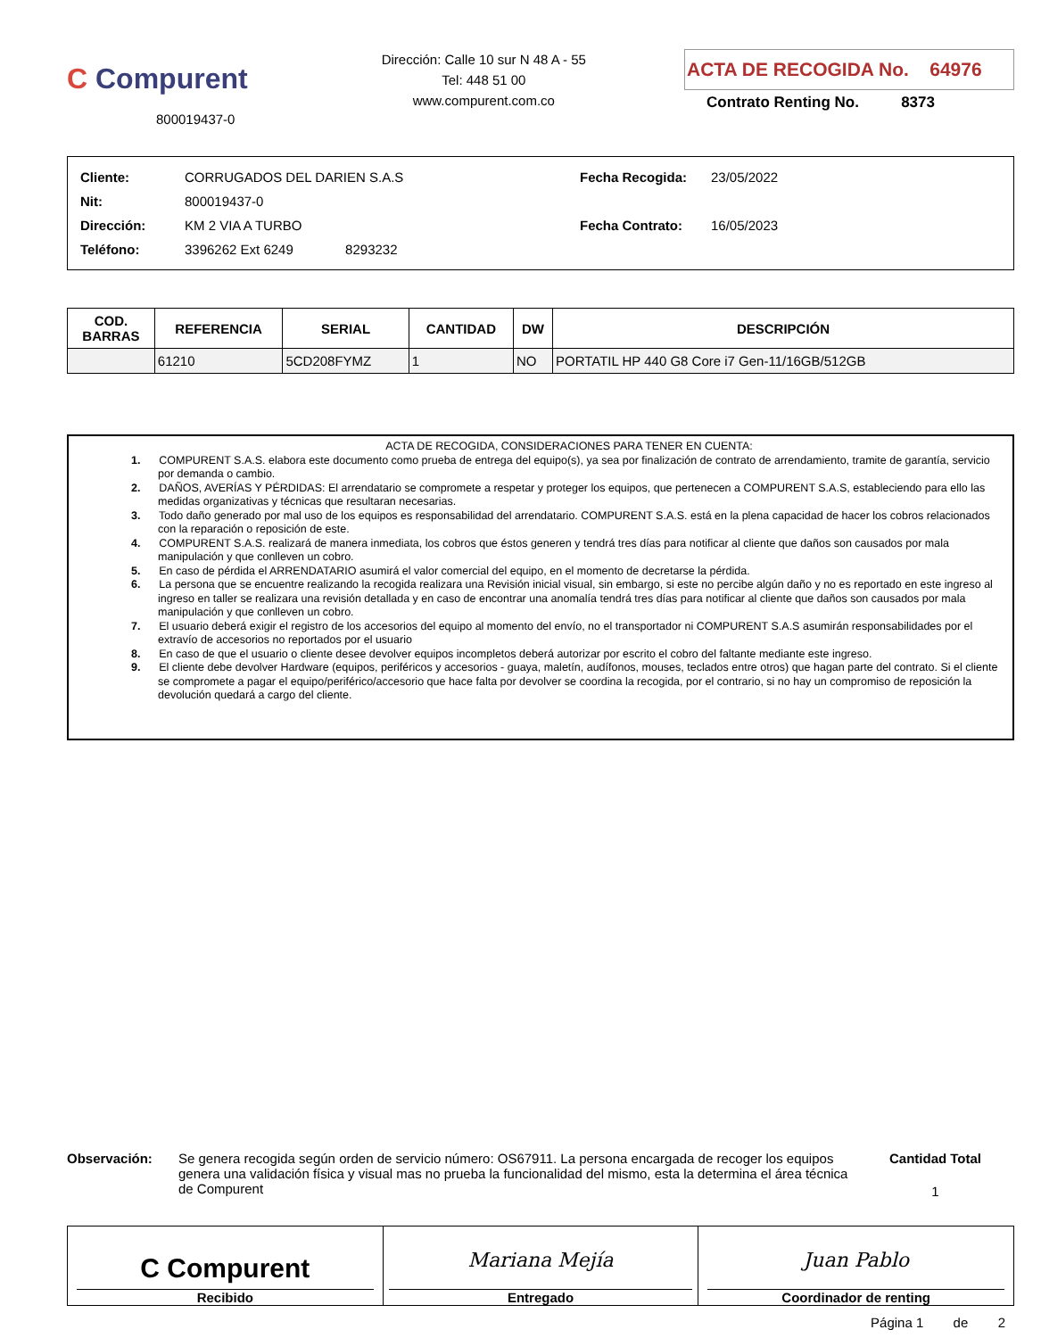C Compurent
800019437-0
Dirección: Calle 10 sur N 48 A - 55
Tel: 448 51 00
www.compurent.com.co
ACTA DE RECOGIDA No. 64976
Contrato Renting No. 8373
| Cliente: | CORRUGADOS DEL DARIEN S.A.S |
| Nit: | 800019437-0 |
| Dirección: | KM 2 VIA A TURBO |
| Teléfono: | 3396262 Ext 6249 8293232 |
| Fecha Recogida: | 23/05/2022 |
| Fecha Contrato: | 16/05/2023 |
| COD. BARRAS | REFERENCIA | SERIAL | CANTIDAD | DW | DESCRIPCIÓN |
| --- | --- | --- | --- | --- | --- |
| | 61210 | 5CD208FYMZ | 1 | NO | PORTATIL HP 440 G8 Core i7 Gen-11/16GB/512GB |
ACTA DE RECOGIDA, CONSIDERACIONES PARA TENER EN CUENTA:
1. COMPURENT S.A.S. elabora este documento como prueba de entrega del equipo(s), ya sea por finalización de contrato de arrendamiento, tramite de garantía, servicio por demanda o cambio.
2. DAÑOS, AVERÍAS Y PÉRDIDAS: El arrendatario se compromete a respetar y proteger los equipos, que pertenecen a COMPURENT S.A.S, estableciendo para ello las medidas organizativas y técnicas que resultaran necesarias.
3. Todo daño generado por mal uso de los equipos es responsabilidad del arrendatario. COMPURENT S.A.S. está en la plena capacidad de hacer los cobros relacionados con la reparación o reposición de este.
4. COMPURENT S.A.S. realizará de manera inmediata, los cobros que éstos generen y tendrá tres días para notificar al cliente que daños son causados por mala manipulación y que conlleven un cobro.
5. En caso de pérdida el ARRENDATARIO asumirá el valor comercial del equipo, en el momento de decretarse la pérdida.
6. La persona que se encuentre realizando la recogida realizara una Revisión inicial visual, sin embargo, si este no percibe algún daño y no es reportado en este ingreso al ingreso en taller se realizara una revisión detallada y en caso de encontrar una anomalía tendrá tres días para notificar al cliente que daños son causados por mala manipulación y que conlleven un cobro.
7. El usuario deberá exigir el registro de los accesorios del equipo al momento del envío, no el transportador ni COMPURENT S.A.S asumirán responsabilidades por el extravío de accesorios no reportados por el usuario
8. En caso de que el usuario o cliente desee devolver equipos incompletos deberá autorizar por escrito el cobro del faltante mediante este ingreso.
9. El cliente debe devolver Hardware (equipos, periféricos y accesorios - guaya, maletín, audífonos, mouses, teclados entre otros) que hagan parte del contrato. Si el cliente se compromete a pagar el equipo/periférico/accesorio que hace falta por devolver se coordina la recogida, por el contrario, si no hay un compromiso de reposición la devolución quedará a cargo del cliente.
Observación: Se genera recogida según orden de servicio número: OS67911. La persona encargada de recoger los equipos genera una validación física y visual mas no prueba la funcionalidad del mismo, esta la determina el área técnica de Compurent
Cantidad Total
1
C Compurent
Recibido
Mariana Mejía
Entregado
Juan Pablo
Coordinador de renting
Página 1 de 2